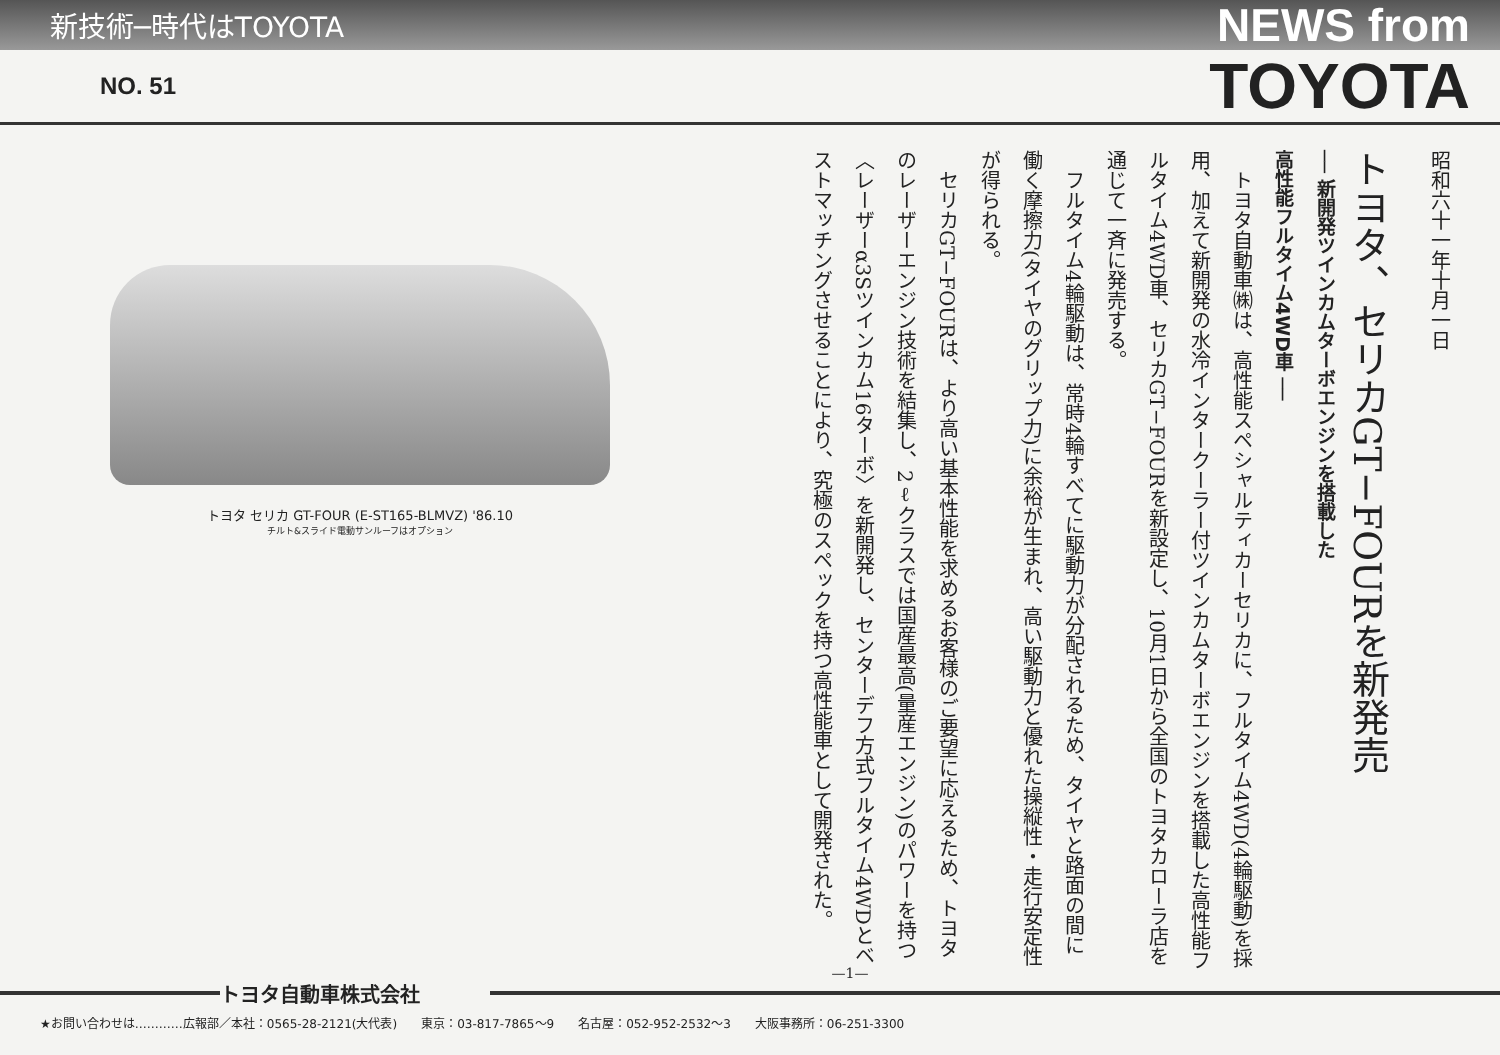新技術─時代はTOYOTA NEWS from
NO. 51 TOYOTA
トヨタ セリカ GT-FOUR (E-ST165-BLMVZ) '86.10
チルト&スライド電動サンルーフはオプション
昭和六十一年十月一日
トヨタ、セリカGT−FOURを新発売
── 新開発ツインカムターボエンジンを搭載した
高性能フルタイム4WD車 ──
　トヨタ自動車㈱は、高性能スペシャルティカーセリカに、フルタイム4WD(4輪駆動)を採用、加えて新開発の水冷インタークーラー付ツインカムターボエンジンを搭載した高性能フルタイム4WD車、セリカGT−FOURを新設定し、10月1日から全国のトヨタカローラ店を通じて一斉に発売する。
　フルタイム4輪駆動は、常時4輪すべてに駆動力が分配されるため、タイヤと路面の間に働く摩擦力(タイヤのグリップ力)に余裕が生まれ、高い駆動力と優れた操縦性・走行安定性が得られる。
　セリカGT−FOURは、より高い基本性能を求めるお客様のご要望に応えるため、トヨタのレーザーエンジン技術を結集し、2ℓクラスでは国産最高(量産エンジン)のパワーを持つ〈レーザーα3Sツインカム16ターボ〉を新開発し、センターデフ方式フルタイム4WDとベストマッチングさせることにより、究極のスペックを持つ高性能車として開発された。
—1—
トヨタ自動車株式会社
★お問い合わせは…………広報部／本社：0565-28-2121(大代表)　　東京：03-817-7865〜9　　名古屋：052-952-2532〜3　　大阪事務所：06-251-3300